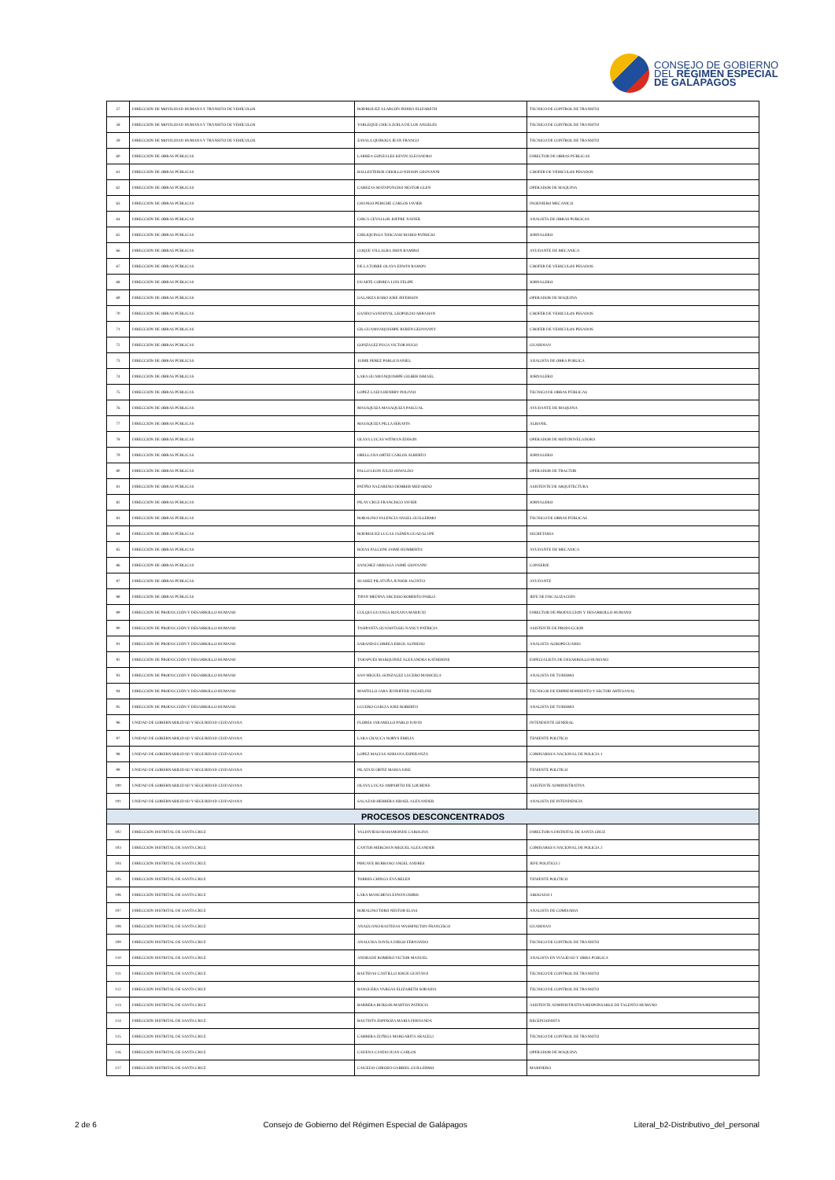CONSEJO DE GOBIERNO
DEL RÉGIMEN ESPECIAL
DE GALÁPAGOS
| 57 | DIRECCIÓN DE MOVILIDAD HUMANA Y TRÁNSITO DE VEHÍCULOS | RODRIGUEZ ALARCON INDIRA ELIZABETH | TECNICO DE CONTROL DE TRANSITO |
| 58 | DIRECCIÓN DE MOVILIDAD HUMANA Y TRÁNSITO DE VEHÍCULOS | YARLEQUE CHICA ZOILA DE LOS ANGELES | TECNICO DE CONTROL DE TRANSITO |
| 59 | DIRECCIÓN DE MOVILIDAD HUMANA Y TRÁNSITO DE VEHÍCULOS | ZAVALA QUIROGA JEAN FRANCO | TECNICO DE CONTROL DE TRANSITO |
| 60 | DIRECCIÓN DE OBRAS PÚBLICAS | LARREA GONZALES KEVIN ALEJANDRO | DIRECTOR DE OBRAS PÚBLICAS |
| 61 | DIRECCIÓN DE OBRAS PÚBLICAS | BALLESTEROS CRIOLLO NIXSON GEOVANNI | CHOFER DE VEHICULOS PESADOS |
| 62 | DIRECCIÓN DE OBRAS PÚBLICAS | CABEZAS MATAPUNCHO NESTOR GLEN | OPERADOR DE MAQUINA |
| 63 | DIRECCIÓN DE OBRAS PÚBLICAS | CHANGO PERICHE CARLOS JAVIER | INGENIERO MECANICO |
| 64 | DIRECCIÓN DE OBRAS PÚBLICAS | CHICA CEVALLOS JOFFRE XAVIER | ANALISTA DE OBRAS PUBLICAS |
| 65 | DIRECCIÓN DE OBRAS PÚBLICAS | CHILIQUINGA TOSCANO MARIO PATRICIO | JORNALERO |
| 66 | DIRECCIÓN DE OBRAS PÚBLICAS | COQUE VILLALBA JHON RAMIRO | AYUDANTE DE MECANICA |
| 67 | DIRECCIÓN DE OBRAS PÚBLICAS | DE LA TORRE OLAYA EDWIN RAMON | CHOFER DE VEHICULOS PESADOS |
| 68 | DIRECCIÓN DE OBRAS PÚBLICAS | DUARTE CORREA LUIS FELIPE | JORNALERO |
| 69 | DIRECCIÓN DE OBRAS PÚBLICAS | GALARZA HARO JOSE JEFERSON | OPERADOR DE MAQUINA |
| 70 | DIRECCIÓN DE OBRAS PÚBLICAS | GANDO SANDOVAL LEOPOLDO ABRAHAN | CHOFER DE VEHICULOS PESADOS |
| 71 | DIRECCIÓN DE OBRAS PÚBLICAS | GIL GUAMANQUISHPE RUBEN GEOVANNY | CHOFER DE VEHICULOS PESADOS |
| 72 | DIRECCIÓN DE OBRAS PÚBLICAS | GONZALEZ PUGA VICTOR HUGO | GUARDIAN |
| 73 | DIRECCIÓN DE OBRAS PÚBLICAS | JAIME PEREZ PABLO DANIEL | ANALISTA DE OBRA PUBLICA |
| 74 | DIRECCIÓN DE OBRAS PÚBLICAS | LARA GUAMANQUISHPE GILBER ISMAEL | JORNALERO |
| 75 | DIRECCIÓN DE OBRAS PÚBLICAS | LOPEZ CAIZA HENRRY POLIVIO | TECNICO DE OBRAS PÚBLICAS |
| 76 | DIRECCIÓN DE OBRAS PÚBLICAS | MASAQUIZA MASAQUIZA PASCUAL | AYUDANTE DE MAQUINA |
| 77 | DIRECCIÓN DE OBRAS PÚBLICAS | MASAQUIZA PILLA SERAFIN | ALBANIL |
| 78 | DIRECCIÓN DE OBRAS PÚBLICAS | OLAYA LUCAS WITMAN EDISON | OPERADOR DE MOTONIVELADORA |
| 79 | DIRECCIÓN DE OBRAS PÚBLICAS | ORELLANA ORTIZ CARLOS ALBERTO | JORNALERO |
| 80 | DIRECCIÓN DE OBRAS PÚBLICAS | PALLO LEON JULIO OSWALDO | OPERADOR DE TRACTOR |
| 81 | DIRECCIÓN DE OBRAS PÚBLICAS | PATIÑO NAZARENO DEMBER MEDARDO | ASISTENTE DE ARQUITECTURA |
| 82 | DIRECCIÓN DE OBRAS PÚBLICAS | PILAY CRUZ FRANCISCO JAVIER | JORNALERO |
| 83 | DIRECCIÓN DE OBRAS PÚBLICAS | ROBALINO VALENCIA ANGEL GUILLERMO | TECNICO DE OBRAS PÚBLICAS |
| 84 | DIRECCIÓN DE OBRAS PÚBLICAS | RODRIGUEZ LUCAS JAZMIN GUADALUPE | SECRETARIA |
| 85 | DIRECCIÓN DE OBRAS PÚBLICAS | ROJAS FALCONI JAIME HUMBERTO | AYUDANTE DE MECANICA |
| 86 | DIRECCIÓN DE OBRAS PÚBLICAS | SANCHEZ ARRIAGA JAIME GIOVANNI | CONSERJE |
| 87 | DIRECCIÓN DE OBRAS PÚBLICAS | SUAREZ PILATUÑA JUNIOR JACINTO | AYUDANTE |
| 88 | DIRECCIÓN DE OBRAS PÚBLICAS | TIPAN MEDINA ARCESIO ROBERTO PABLO | JEFE DE FISCALIZACIÓN |
| 89 | DIRECCIÓN DE PRODUCCIÓN Y DESARROLLO HUMANO | CULQUI GUANGA ROXANA MARIUXI | DIRECTOR DE PRODUCCION Y DESARROLLO HUMANO |
| 90 | DIRECCIÓN DE PRODUCCIÓN Y DESARROLLO HUMANO | TASIPANTA GUANOTASIG NANCY PATRICIA | ASISTENTE DE PRODUCCION |
| 91 | DIRECCIÓN DE PRODUCCIÓN Y DESARROLLO HUMANO | SABANDO CORREA ERICK ALFREDO | ANALISTA AGROPECUARIO |
| 92 | DIRECCIÓN DE PRODUCCIÓN Y DESARROLLO HUMANO | TARAPUES MARQUINEZ ALEXANDRA KATHERINE | ESPECIALISTA DE DESARROLLO HUMANO |
| 93 | DIRECCIÓN DE PRODUCCIÓN Y DESARROLLO HUMANO | SAN MIGUEL GONZALEZ LUCERO MARICELA | ANALISTA DE TURISMO |
| 94 | DIRECCIÓN DE PRODUCCIÓN Y DESARROLLO HUMANO | MARTILLO JARA JENNIFFER JACKELINE | TECNICOS DE EMPRENDIMIENTO Y SECTOR ARTESANAL |
| 95 | DIRECCIÓN DE PRODUCCIÓN Y DESARROLLO HUMANO | LUCERO GARCIA JOSE ROBERTO | ANALISTA DE TURISMO |
| 96 | UNIDAD DE GOBERNABILIDAD Y SEGURIDAD CIUDADANA | FLORES JARAMILLO PABLO DAVID | INTENDENTE GENERAL |
| 97 | UNIDAD DE GOBERNABILIDAD Y SEGURIDAD CIUDADANA | LARA CHAUCA NORYS EMILIA | TENIENTE POLITICO |
| 98 | UNIDAD DE GOBERNABILIDAD Y SEGURIDAD CIUDADANA | LOPEZ MACIAS ADRIANA ESPERANZA | COMISARIO/A NACIONAL DE POLICIA 1 |
| 99 | UNIDAD DE GOBERNABILIDAD Y SEGURIDAD CIUDADANA | PILATAXI ORTIZ MARIA JOSE | TENIENTE POLITICO |
| 100 | UNIDAD DE GOBERNABILIDAD Y SEGURIDAD CIUDADANA | OLAYA LUCAS AMPARITO DE LOURDES | ASISTENTE ADMINISTRATIVA |
| 101 | UNIDAD DE GOBERNABILIDAD Y SEGURIDAD CIUDADANA | SALAZAR HERRERA ISRAEL ALEXANDER | ANALISTA DE INTENDENCIA |
| PROCESOS DESCONCENTRADOS | | | |
| 102 | DIRECCIÓN DISTRITAL DE SANTA CRUZ | VALDIVIESO BAHAMONDE CAROLINA | DIRECTOR/A DISTRITAL DE SANTA CRUZ |
| 103 | DIRECCIÓN DISTRITAL DE SANTA CRUZ | CANTOS MERCHAN MIGUEL ALEXANDER | COMISARIO/A NACIONAL DE POLICIA 2 |
| 104 | DIRECCIÓN DISTRITAL DE SANTA CRUZ | PIHUAVE BURBANO ANGEL ANDRES | JEFE POLITICO 2 |
| 105 | DIRECCIÓN DISTRITAL DE SANTA CRUZ | TORRES CHINGA EVA BELEN | TENIENTE POLITICO |
| 106 | DIRECCIÓN DISTRITAL DE SANTA CRUZ | LARA MANCHENA EDWIN OSIRIS | ABOGADO 1 |
| 107 | DIRECCIÓN DISTRITAL DE SANTA CRUZ | ROBALINO TORO NESTOR ELIAS | ANALISTA DE COMISARIA |
| 108 | DIRECCIÓN DISTRITAL DE SANTA CRUZ | ANAGUANO BASTIDAS WASHINGTON FRANCISCO | GUARDIAN |
| 109 | DIRECCIÓN DISTRITAL DE SANTA CRUZ | ANALUISA DAVILA DIEGO FERNANDO | TECNICO DE CONTROL DE TRANSITO |
| 110 | DIRECCIÓN DISTRITAL DE SANTA CRUZ | ANDRADE ROMERO VICTOR MANUEL | ANALISTA EN VIALIDAD Y OBRA PUBLICA |
| 111 | DIRECCIÓN DISTRITAL DE SANTA CRUZ | BASTIDAS CASTILLO JOSUE GUSTAVO | TECNICO DE CONTROL DE TRANSITO |
| 112 | DIRECCIÓN DISTRITAL DE SANTA CRUZ | BANGUERA VARGAS ELIZABETH SORAIDA | TECNICO DE CONTROL DE TRANSITO |
| 113 | DIRECCIÓN DISTRITAL DE SANTA CRUZ | BARRERA BURGOS MARTHA PATRICIA | ASISTENTE ADMINISTRATIVA/RESPONSABLE DE TALENTO HUMANO |
| 114 | DIRECCIÓN DISTRITAL DE SANTA CRUZ | BAUTISTA ESPINOZA MARIA FERNANDA | RECEPCIONISTA |
| 115 | DIRECCIÓN DISTRITAL DE SANTA CRUZ | CABRERA ZUÑIGA MARGARITA ARACELI | TECNICO DE CONTROL DE TRANSITO |
| 116 | DIRECCIÓN DISTRITAL DE SANTA CRUZ | CADENA CANDO JUAN CARLOS | OPERADOR DE MAQUINA |
| 117 | DIRECCIÓN DISTRITAL DE SANTA CRUZ | CAICEDO COROZO GABRIEL GUILLERMO | MARINERO |
2 de 6 Consejo de Gobierno del Régimen Especial de Galápagos Literal_b2-Distributivo_del_personal